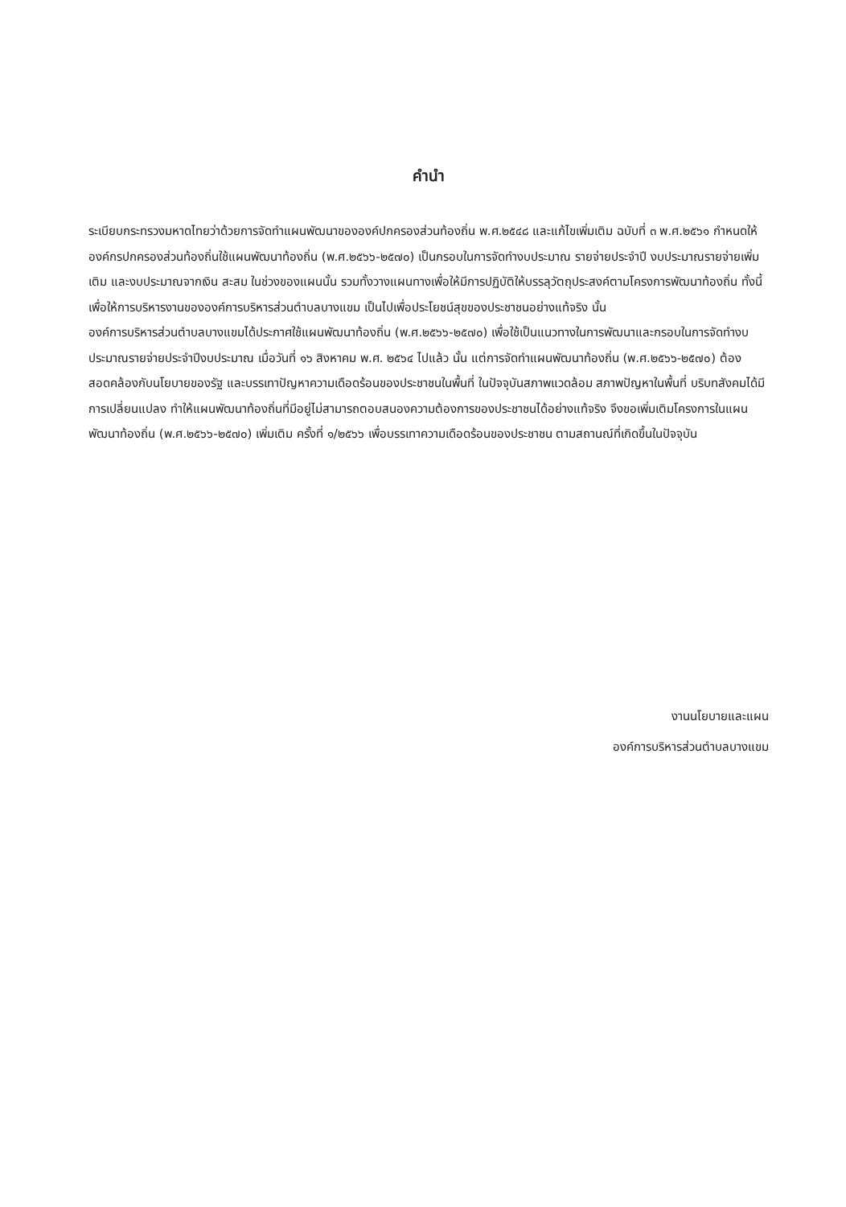คำนำ
ระเบียบกระทรวงมหาดไทยว่าด้วยการจัดทำแผนพัฒนาขององค์ปกครองส่วนท้องถิ่น พ.ศ.๒๕๔๘ และแก้ไขเพิ่มเติม ฉบับที่ ๓ พ.ศ.๒๕๖๑ กำหนดให้องค์กรปกครองส่วนท้องถิ่นใช้แผนพัฒนาท้องถิ่น (พ.ศ.๒๕๖๖-๒๕๗๐) เป็นกรอบในการจัดทำงบประมาณ รายจ่ายประจำปี งบประมาณรายจ่ายเพิ่มเติม และงบประมาณจากเงิน สะสม ในช่วงของแผนนั้น รวมทั้งวางแผนทางเพื่อให้มีการปฏิบัติให้บรรลุวัตถุประสงค์ตามโครงการพัฒนาท้องถิ่น ทั้งนี้ เพื่อให้การบริหารงานขององค์การบริหารส่วนตำบลบางแขม เป็นไปเพื่อประโยชน์สุขของประชาชนอย่างแท้จริง นั้น
องค์การบริหารส่วนตำบลบางแขมได้ประกาศใช้แผนพัฒนาท้องถิ่น (พ.ศ.๒๕๖๖-๒๕๗๐) เพื่อใช้เป็นแนวทางในการพัฒนาและกรอบในการจัดทำงบประมาณรายจ่ายประจำปีงบประมาณ เมื่อวันที่ ๑๖ สิงหาคม พ.ศ. ๒๕๖๔ ไปแล้ว นั้น แต่การจัดทำแผนพัฒนาท้องถิ่น (พ.ศ.๒๕๖๖-๒๕๗๐) ต้องสอดคล้องกับนโยบายของรัฐ และบรรเทาปัญหาความเดือดร้อนของประชาชนในพื้นที่ ในปัจจุบันสภาพแวดล้อม สภาพปัญหาในพื้นที่ บริบทสังคมได้มีการเปลี่ยนแปลง ทำให้แผนพัฒนาท้องถิ่นที่มีอยู่ไม่สามารถตอบสนองความต้องการของประชาชนได้อย่างแท้จริง จึงขอเพิ่มเติมโครงการในแผนพัฒนาท้องถิ่น (พ.ศ.๒๕๖๖-๒๕๗๐) เพิ่มเติม ครั้งที่ ๑/๒๕๖๖ เพื่อบรรเทาความเดือดร้อนของประชาชน ตามสถานณ์ที่เกิดขึ้นในปัจจุบัน
งานนโยบายและแผน
องค์การบริหารส่วนตำบลบางแขม